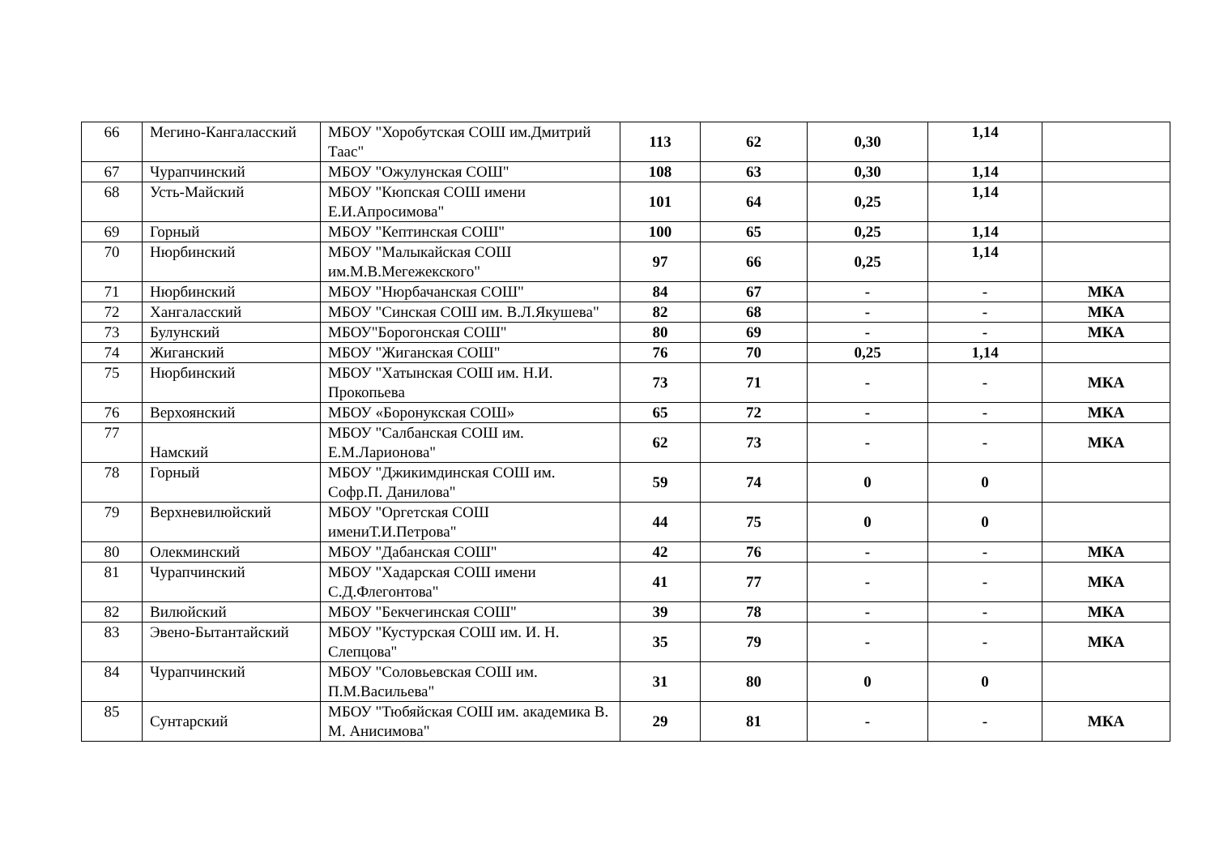| 66 | Мегино-Кангаласский | МБОУ "Хоробутская СОШ им.Дмитрий Таас" | 113 | 62 | 0,30 | 1,14 | |
| 67 | Чурапчинский | МБОУ "Ожулунская СОШ" | 108 | 63 | 0,30 | 1,14 | |
| 68 | Усть-Майский | МБОУ "Кюпская СОШ имени Е.И.Апросимова" | 101 | 64 | 0,25 | 1,14 | |
| 69 | Горный | МБОУ "Кептинская СОШ" | 100 | 65 | 0,25 | 1,14 | |
| 70 | Нюрбинский | МБОУ "Малыкайская СОШ им.М.В.Мегежекского" | 97 | 66 | 0,25 | 1,14 | |
| 71 | Нюрбинский | МБОУ "Нюрбачанская СОШ" | 84 | 67 | - | - | МКА |
| 72 | Хангаласский | МБОУ "Синская СОШ им. В.Л.Якушева" | 82 | 68 | - | - | МКА |
| 73 | Булунский | МБОУ"Борогонская СОШ" | 80 | 69 | - | - | МКА |
| 74 | Жиганский | МБОУ "Жиганская СОШ" | 76 | 70 | 0,25 | 1,14 | |
| 75 | Нюрбинский | МБОУ "Хатынская СОШ им. Н.И. Прокопьева | 73 | 71 | - | - | МКА |
| 76 | Верхоянский | МБОУ «Боронукская СОШ» | 65 | 72 | - | - | МКА |
| 77 | Намский | МБОУ "Салбанская СОШ им. Е.М.Ларионова" | 62 | 73 | - | - | МКА |
| 78 | Горный | МБОУ "Джикимдинская СОШ им. Софр.П. Данилова" | 59 | 74 | 0 | 0 | |
| 79 | Верхневилюйский | МБОУ "Оргетская СОШ имениТ.И.Петрова" | 44 | 75 | 0 | 0 | |
| 80 | Олекминский | МБОУ "Дабанская СОШ" | 42 | 76 | - | - | МКА |
| 81 | Чурапчинский | МБОУ "Хадарская СОШ имени С.Д.Флегонтова" | 41 | 77 | - | - | МКА |
| 82 | Вилюйский | МБОУ "Бекчегинская СОШ" | 39 | 78 | - | - | МКА |
| 83 | Эвено-Бытантайский | МБОУ "Кустурская СОШ им. И. Н. Слепцова" | 35 | 79 | - | - | МКА |
| 84 | Чурапчинский | МБОУ "Соловьевская СОШ им. П.М.Васильева" | 31 | 80 | 0 | 0 | |
| 85 | Сунтарский | МБОУ "Тюбяйская СОШ им. академика В. М. Анисимова" | 29 | 81 | - | - | МКА |